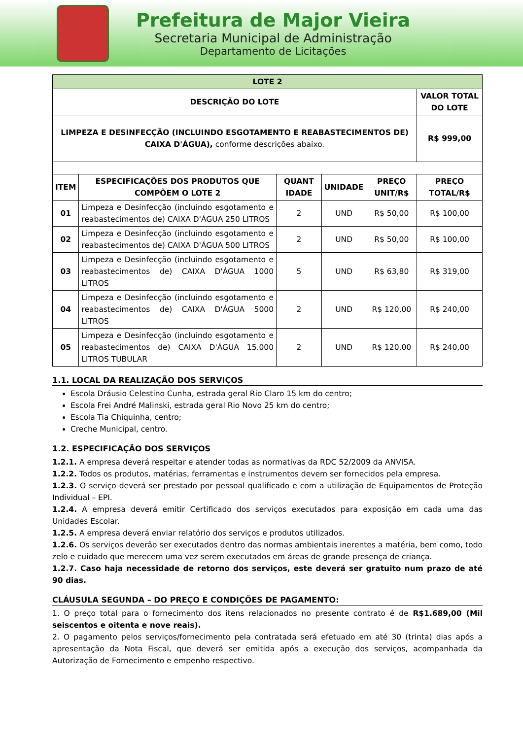Prefeitura de Major Vieira
Secretaria Municipal de Administração
Departamento de Licitações
| LOTE 2 | | | | | |
| --- | --- | --- | --- | --- | --- |
| DESCRIÇÃO DO LOTE | | | | | VALOR TOTAL DO LOTE |
| LIMPEZA E DESINFECÇÃO (INCLUINDO ESGOTAMENTO E REABASTECIMENTOS DE) CAIXA D'ÁGUA), conforme descrições abaixo. | | | | | R$ 999,00 |
| ITEM | ESPECIFICAÇÕES DOS PRODUTOS QUE COMPÕEM O LOTE 2 | QUANT IDADE | UNIDADE | PREÇO UNIT/R$ | PREÇO TOTAL/R$ |
| 01 | Limpeza e Desinfecção (incluindo esgotamento e reabastecimentos de) CAIXA D'ÁGUA 250 LITROS | 2 | UND | R$ 50,00 | R$ 100,00 |
| 02 | Limpeza e Desinfecção (incluindo esgotamento e reabastecimentos de) CAIXA D'ÁGUA 500 LITROS | 2 | UND | R$ 50,00 | R$ 100,00 |
| 03 | Limpeza e Desinfecção (incluindo esgotamento e reabastecimentos de) CAIXA D'ÁGUA 1000 LITROS | 5 | UND | R$ 63,80 | R$ 319,00 |
| 04 | Limpeza e Desinfecção (incluindo esgotamento e reabastecimentos de) CAIXA D'ÁGUA 5000 LITROS | 2 | UND | R$ 120,00 | R$ 240,00 |
| 05 | Limpeza e Desinfecção (incluindo esgotamento e reabastecimentos de) CAIXA D'ÁGUA 15.000 LITROS TUBULAR | 2 | UND | R$ 120,00 | R$ 240,00 |
1.1. LOCAL DA REALIZAÇÃO DOS SERVIÇOS
Escola Dráusio Celestino Cunha, estrada geral Rio Claro 15 km do centro;
Escola Frei André Malinski, estrada geral Rio Novo 25 km do centro;
Escola Tia Chiquinha, centro;
Creche Municipal, centro.
1.2. ESPECIFICAÇÃO DOS SERVIÇOS
1.2.1. A empresa deverá respeitar e atender todas as normativas da RDC 52/2009 da ANVISA.
1.2.2. Todos os produtos, matérias, ferramentas e instrumentos devem ser fornecidos pela empresa.
1.2.3. O serviço deverá ser prestado por pessoal qualificado e com a utilização de Equipamentos de Proteção Individual – EPI.
1.2.4. A empresa deverá emitir Certificado dos serviços executados para exposição em cada uma das Unidades Escolar.
1.2.5. A empresa deverá enviar relatório dos serviços e produtos utilizados.
1.2.6. Os serviços deverão ser executados dentro das normas ambientais inerentes a matéria, bem como, todo zelo e cuidado que merecem uma vez serem executados em áreas de grande presença de criança.
1.2.7. Caso haja necessidade de retorno dos serviços, este deverá ser gratuito num prazo de até 90 dias.
CLÁUSULA SEGUNDA – DO PREÇO E CONDIÇÕES DE PAGAMENTO:
1. O preço total para o fornecimento dos itens relacionados no presente contrato é de R$1.689,00 (Mil seiscentos e oitenta e nove reais).
2. O pagamento pelos serviços/fornecimento pela contratada será efetuado em até 30 (trinta) dias após a apresentação da Nota Fiscal, que deverá ser emitida após a execução dos serviços, acompanhada da Autorização de Fornecimento e empenho respectivo.